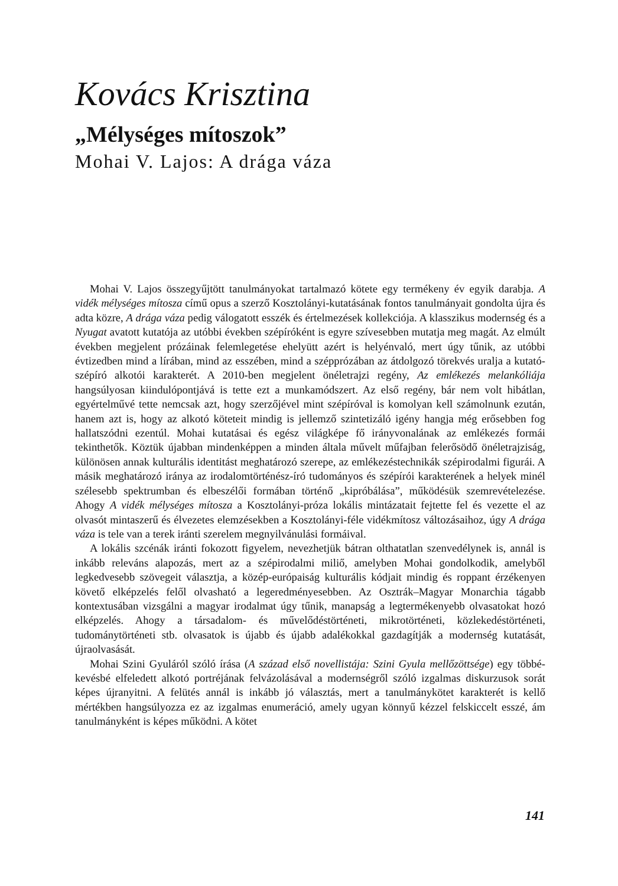Kovács Krisztina
„Mélységes mítoszok”
Mohai V. Lajos: A drága váza
Mohai V. Lajos összegyűjtött tanulmányokat tartalmazó kötete egy termékeny év egyik darabja. A vidék mélységes mítosza című opus a szerző Kosztolányi-kutatásának fontos tanulmányait gondolta újra és adta közre, A drága váza pedig válogatott esszék és értelmezések kollekciója. A klasszikus modernség és a Nyugat avatott kutatója az utóbbi években szépíróként is egyre szívesebben mutatja meg magát. Az elmúlt években megjelent prózáinak felemlegetése ehelyütt azért is helyénvaló, mert úgy tűnik, az utóbbi évtizedben mind a lírában, mind az esszében, mind a szépprózában az átdolgozó törekvés uralja a kutató-szépíró alkotói karakterét. A 2010-ben megjelent önéletrajzi regény, Az emlékezés melankóliája hangsúlyosan kiindulópontjává is tette ezt a munkamódszert. Az első regény, bár nem volt hibátlan, egyértelművé tette nemcsak azt, hogy szerzőjével mint szépíróval is komolyan kell számolnunk ezután, hanem azt is, hogy az alkotó köteteit mindig is jellemző szintetizáló igény hangja még erősebben fog hallatszódni ezentúl. Mohai kutatásai és egész világképe fő irányvonalának az emlékezés formái tekinthetők. Köztük újabban mindenképpen a minden általa művelt műfajban felerősödő önéletrajziság, különösen annak kulturális identitást meghatározó szerepe, az emlékezéstechnikák szépirodalmi figurái. A másik meghatározó iránya az irodalomtörténész-író tudományos és szépírói karakterének a helyek minél szélesebb spektrumban és elbeszélői formában történő „kipróbálása”, működésük szemrevételezése. Ahogy A vidék mélységes mítosza a Kosztolányi-próza lokális mintázatait fejtette fel és vezette el az olvasót mintaszerű és élvezetes elemzésekben a Kosztolányi-féle vidékmítosz változásaihoz, úgy A drága váza is tele van a terek iránti szerelem megnyilvánulási formáival.
A lokális szcénák iránti fokozott figyelem, nevezhetjük bátran olthatatlan szenvedélynek is, annál is inkább releváns alapozás, mert az a szépirodalmi miliő, amelyben Mohai gondolkodik, amelyből legkedvesebb szövegeit választja, a közép-európaiság kulturális kódjait mindig és roppant érzékenyen követő elképzelés felől olvasható a legeredményesebben. Az Osztrák–Magyar Monarchia tágabb kontextusában vizsgálni a magyar irodalmat úgy tűnik, manapság a legtermékenyebb olvasatokat hozó elképzelés. Ahogy a társadalom- és művelődéstörténeti, mikrotörténeti, közlekedéstörténeti, tudománytörténeti stb. olvasatok is újabb és újabb adalékokkal gazdagítják a modernség kutatását, újraolvasását.
Mohai Szini Gyuláról szóló írása (A század első novellistája: Szini Gyula mellőzöttsége) egy többé-kevésbé elfeledett alkotó portréjának felvázolásával a modernségről szóló izgalmas diskurzusok sorát képes újranyitni. A felütés annál is inkább jó választás, mert a tanulmánykötet karakterét is kellő mértékben hangsúlyozza ez az izgalmas enumeráció, amely ugyan könnyű kézzel felskiccelt esszé, ám tanulmányként is képes működni. A kötet
141